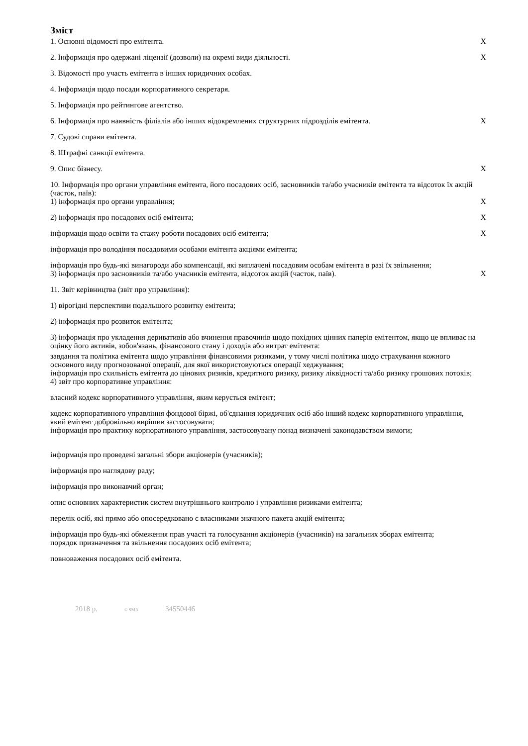Зміст
| 1. Основні відомості про емітента. | X |
| 2. Інформація про одержані ліцензії (дозволи) на окремі види діяльності. | X |
| 3. Відомості про участь емітента в інших юридичних особах. | |
| 4. Інформація щодо посади корпоративного секретаря. | |
| 5. Інформація про рейтингове агентство. | |
| 6. Інформація про наявність філіалів або інших відокремлених структурних підрозділів емітента. | X |
| 7. Судові справи емітента. | |
| 8. Штрафні санкції емітента. | |
| 9. Опис бізнесу. | X |
| 10. Інформація про органи управління емітента, його посадових осіб, засновників та/або учасників емітента та відсоток їх акцій (часток, паїв): | |
| 1) інформація про органи управління; | X |
| 2) інформація про посадових осіб емітента; | X |
| інформація щодо освіти та стажу роботи посадових осіб емітента; | X |
| інформація про володіння посадовими особами емітента акціями емітента; | |
| інформація про будь-які винагороди або компенсації, які виплачені посадовим особам емітента в разі їх звільнення; | |
| 3) інформація про засновників та/або учасників емітента, відсоток акцій (часток, паїв). | X |
| 11. Звіт керівництва (звіт про управління): | |
| 1) вірогідні перспективи подальшого розвитку емітента; | |
| 2) інформація про розвиток емітента; | |
| 3) інформація про укладення деривативів або вчинення правочинів щодо похідних цінних паперів емітентом, якщо це впливає на оцінку його активів, зобов'язань, фінансового стану і доходів або витрат емітента: | |
| завдання та політика емітента щодо управління фінансовими ризиками, у тому числі політика щодо страхування кожного основного виду прогнозованої операції, для якої використовуються операції хеджування; | |
| інформація про схильність емітента до цінових ризиків, кредитного ризику, ризику ліквідності та/або ризику грошових потоків; | |
| 4) звіт про корпоративне управління: | |
| власний кодекс корпоративного управління, яким керується емітент; | |
| кодекс корпоративного управління фондової біржі, об'єднання юридичних осіб або інший кодекс корпоративного управління, який емітент добровільно вирішив застосовувати; | |
| інформація про практику корпоративного управління, застосовувану понад визначені законодавством вимоги; | |
| інформація про проведені загальні збори акціонерів (учасників); | |
| інформація про наглядову раду; | |
| інформація про виконавчий орган; | |
| опис основних характеристик систем внутрішнього контролю і управління ризиками емітента; | |
| перелік осіб, які прямо або опосередковано є власниками значного пакета акцій емітента; | |
| інформація про будь-які обмеження прав участі та голосування акціонерів (учасників) на загальних зборах емітента; | |
| порядок призначення та звільнення посадових осіб емітента; | |
| повноваження посадових осіб емітента. | |
2018 р. © SMA 34550446